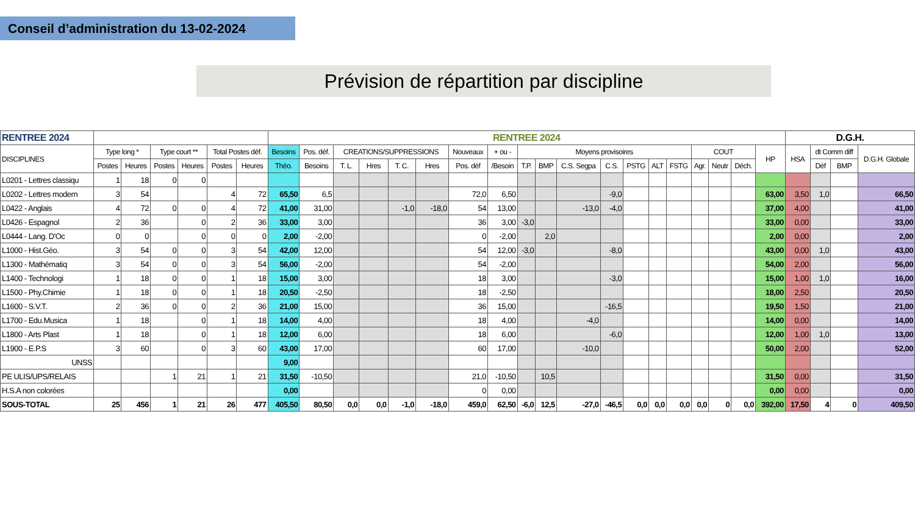Conseil d’administration du 13-02-2024
Prévision de répartition par discipline
| RENTREE 2024 | | | | | | | RENTREE 2024 | | | | | | | | | | | | | | | | | | | D.G.H. | | | |
| --- | --- | --- | --- | --- | --- | --- | --- | --- | --- | --- | --- | --- | --- | --- | --- | --- | --- | --- | --- | --- | --- | --- | --- | --- | --- | --- | --- | --- | --- |
| DISCIPLINES | Type long * | | Type court ** | | Total Postes déf. | | Besoins | Pos. déf. | CREATIONS/SUPPRESSIONS | | | | Nouveaux | + ou - | Moyens provisoires | | | | | | | COUT | | | HP | HSA | dt Comm diff | | D.G.H. Globale |
| | Postes | Heures | Postes | Heures | Postes | Heures | Théo. | Besoins | T. L. | Hres | T. C. | Hres | Pos. déf | /Besoin | T.P. | BMP | C.S. Segpa | C.S. | PSTG | ALT | FSTG | Agr. | Neutr | Déch. | | | Déf | BMP | |
| L0201 - Lettres classiqu | 1 | 18 | 0 | 0 | | | | | | | | | | | | | | | | | | | | | | | | | |
| L0202 - Lettres modern | 3 | 54 | | | 4 | 72 | 65,50 | 6,5 | | | | | 72,0 | 6,50 | | | | -9,0 | | | | | | | 63,00 | 3,50 | 1,0 | | 66,50 |
| L0422 - Anglais | 4 | 72 | 0 | 0 | 4 | 72 | 41,00 | 31,00 | | | -1,0 | -18,0 | 54 | 13,00 | | | -13,0 | -4,0 | | | | | | | 37,00 | 4,00 | | | 41,00 |
| L0426 - Espagnol | 2 | 36 | | 0 | 2 | 36 | 33,00 | 3,00 | | | | | 36 | 3,00 | -3,0 | | | | | | | | | | 33,00 | 0,00 | | | 33,00 |
| L0444 - Lang. D'Oc | 0 | 0 | | 0 | 0 | 0 | 2,00 | -2,00 | | | | | 0 | -2,00 | | 2,0 | | | | | | | | | 2,00 | 0,00 | | | 2,00 |
| L1000 - Hist.Géo. | 3 | 54 | 0 | 0 | 3 | 54 | 42,00 | 12,00 | | | | | 54 | 12,00 | -3,0 | | | -8,0 | | | | | | | 43,00 | 0,00 | 1,0 | | 43,00 |
| L1300 - Mathématiq | 3 | 54 | 0 | 0 | 3 | 54 | 56,00 | -2,00 | | | | | 54 | -2,00 | | | | | | | | | | | 54,00 | 2,00 | | | 56,00 |
| L1400 - Technologi | 1 | 18 | 0 | 0 | 1 | 18 | 15,00 | 3,00 | | | | | 18 | 3,00 | | | | -3,0 | | | | | | | 15,00 | 1,00 | 1,0 | | 16,00 |
| L1500 - Phy.Chimie | 1 | 18 | 0 | 0 | 1 | 18 | 20,50 | -2,50 | | | | | 18 | -2,50 | | | | | | | | | | | 18,00 | 2,50 | | | 20,50 |
| L1600 - S.V.T. | 2 | 36 | 0 | 0 | 2 | 36 | 21,00 | 15,00 | | | | | 36 | 15,00 | | | | -16,5 | | | | | | | 19,50 | 1,50 | | | 21,00 |
| L1700 - Edu.Musica | 1 | 18 | | 0 | 1 | 18 | 14,00 | 4,00 | | | | | 18 | 4,00 | | | -4,0 | | | | | | | | 14,00 | 0,00 | | | 14,00 |
| L1800 - Arts Plast | 1 | 18 | | 0 | 1 | 18 | 12,00 | 6,00 | | | | | 18 | 6,00 | | | | -6,0 | | | | | | | 12,00 | 1,00 | 1,0 | | 13,00 |
| L1900 - E.P.S | 3 | 60 | | 0 | 3 | 60 | 43,00 | 17,00 | | | | | 60 | 17,00 | | | -10,0 | | | | | | | | 50,00 | 2,00 | | | 52,00 |
| UNSS | | | | | | | 9,00 | | | | | | | | | | | | | | | | | | | | | | |
| PE ULIS/UPS/RELAIS | | | 1 | 21 | 1 | 21 | 31,50 | -10,50 | | | | | 21,0 | -10,50 | | 10,5 | | | | | | | | | 31,50 | 0,00 | | | 31,50 |
| H.S.A non colorées | | | | | | | 0,00 | | | | | | 0 | 0,00 | | | | | | | | | | | 0,00 | 0,00 | | | 0,00 |
| SOUS-TOTAL | 25 | 456 | 1 | 21 | 26 | 477 | 405,50 | 80,50 | 0,0 | 0,0 | -1,0 | -18,0 | 459,0 | 62,50 | -6,0 | 12,5 | -27,0 | -46,5 | 0,0 | 0,0 | 0,0 | 0,0 | 0 | 0,0 | 392,00 | 17,50 | 4 | 0 | 409,50 |